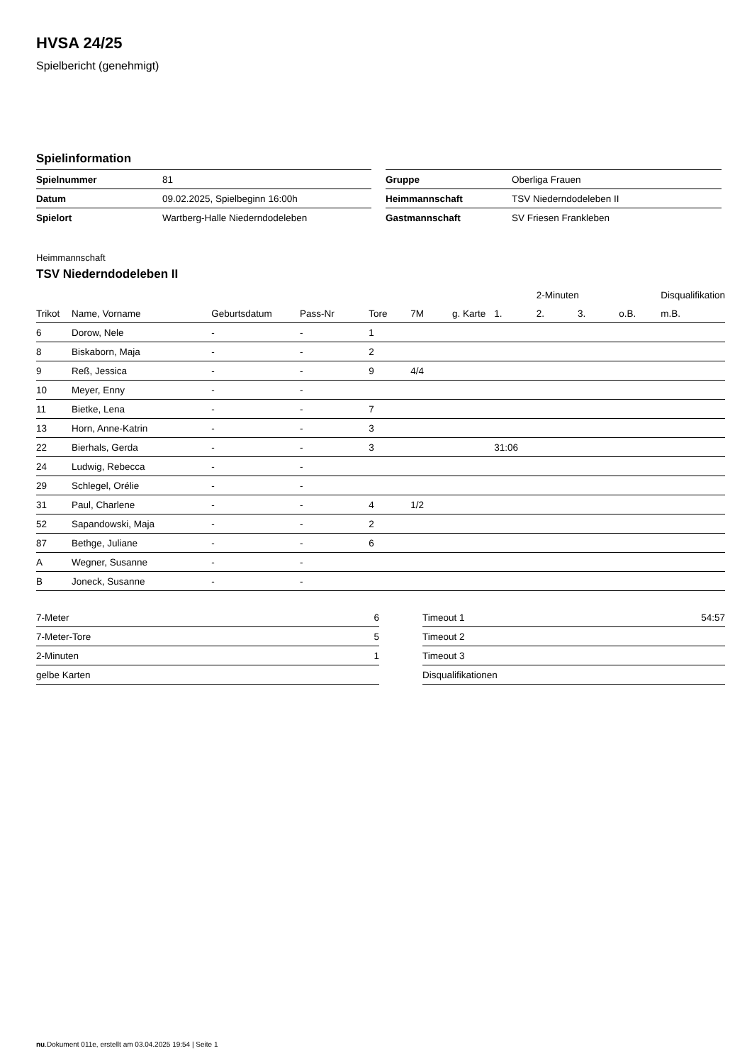HVSA 24/25
Spielbericht (genehmigt)
Spielinformation
| Spielnummer | 81 |
| Datum | 09.02.2025, Spielbeginn 16:00h |
| Spielort | Wartberg-Halle Niederndodeleben |
| Gruppe | Oberliga Frauen |
| Heimmannschaft | TSV Niederndodeleben II |
| Gastmannschaft | SV Friesen Frankleben |
Heimmannschaft
TSV Niederndodeleben II
| | | | | | | | | 2-Minuten | | | Disqualifikation |
| --- | --- | --- | --- | --- | --- | --- | --- | --- | --- | --- | --- |
| Trikot | Name, Vorname | Geburtsdatum | Pass-Nr | Tore | 7M | g. Karte | 1. | 2. | 3. | o.B. | m.B. |
| 6 | Dorow, Nele | - | - | 1 | | | | | | | |
| 8 | Biskaborn, Maja | - | - | 2 | | | | | | | |
| 9 | Reß, Jessica | - | - | 9 | 4/4 | | | | | | |
| 10 | Meyer, Enny | - | - | | | | | | | | |
| 11 | Bietke, Lena | - | - | 7 | | | | | | | |
| 13 | Horn, Anne-Katrin | - | - | 3 | | | | | | | |
| 22 | Bierhals, Gerda | - | - | 3 | | | 31:06 | | | | |
| 24 | Ludwig, Rebecca | - | - | | | | | | | | |
| 29 | Schlegel, Orélie | - | - | | | | | | | | |
| 31 | Paul, Charlene | - | - | 4 | 1/2 | | | | | | |
| 52 | Sapandowski, Maja | - | - | 2 | | | | | | | |
| 87 | Bethge, Juliane | - | - | 6 | | | | | | | |
| A | Wegner, Susanne | - | - | | | | | | | | |
| B | Joneck, Susanne | - | - | | | | | | | | |
| 7-Meter | 6 |
| 7-Meter-Tore | 5 |
| 2-Minuten | 1 |
| gelbe Karten | |
| Timeout 1 | 54:57 |
| Timeout 2 | |
| Timeout 3 | |
| Disqualifikationen | |
nu.Dokument 011e, erstellt am 03.04.2025 19:54 | Seite 1